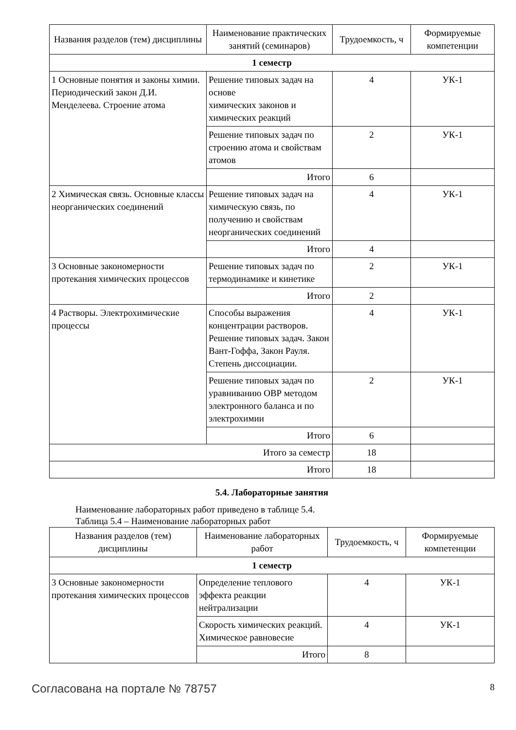| Названия разделов (тем) дисциплины | Наименование практических занятий (семинаров) | Трудоемкость, ч | Формируемые компетенции |
| --- | --- | --- | --- |
| 1 семестр | | | |
| 1 Основные понятия и законы химии. Периодический закон Д.И. Менделеева. Строение атома | Решение типовых задач на основе химических законов и химических реакций | 4 | УК-1 |
| | Решение типовых задач по строению атома и свойствам атомов | 2 | УК-1 |
| | Итого | 6 | |
| 2 Химическая связь. Основные классы неорганических соединений | Решение типовых задач на химическую связь, по получению и свойствам неорганических соединений | 4 | УК-1 |
| | Итого | 4 | |
| 3 Основные закономерности протекания химических процессов | Решение типовых задач по термодинамике и кинетике | 2 | УК-1 |
| | Итого | 2 | |
| 4 Растворы. Электрохимические процессы | Способы выражения концентрации растворов. Решение типовых задач. Закон Вант-Гоффа, Закон Рауля. Степень диссоциации. | 4 | УК-1 |
| | Решение типовых задач по уравниванию ОВР методом электронного баланса и по электрохимии | 2 | УК-1 |
| | Итого | 6 | |
| Итого за семестр | | 18 | |
| Итого | | 18 | |
5.4. Лабораторные занятия
Наименование лабораторных работ приведено в таблице 5.4.
Таблица 5.4 – Наименование лабораторных работ
| Названия разделов (тем) дисциплины | Наименование лабораторных работ | Трудоемкость, ч | Формируемые компетенции |
| --- | --- | --- | --- |
| 1 семестр | | | |
| 3 Основные закономерности протекания химических процессов | Определение теплового эффекта реакции нейтрализации | 4 | УК-1 |
| | Скорость химических реакций. Химическое равновесие | 4 | УК-1 |
| | Итого | 8 | |
Согласована на портале № 78757 8